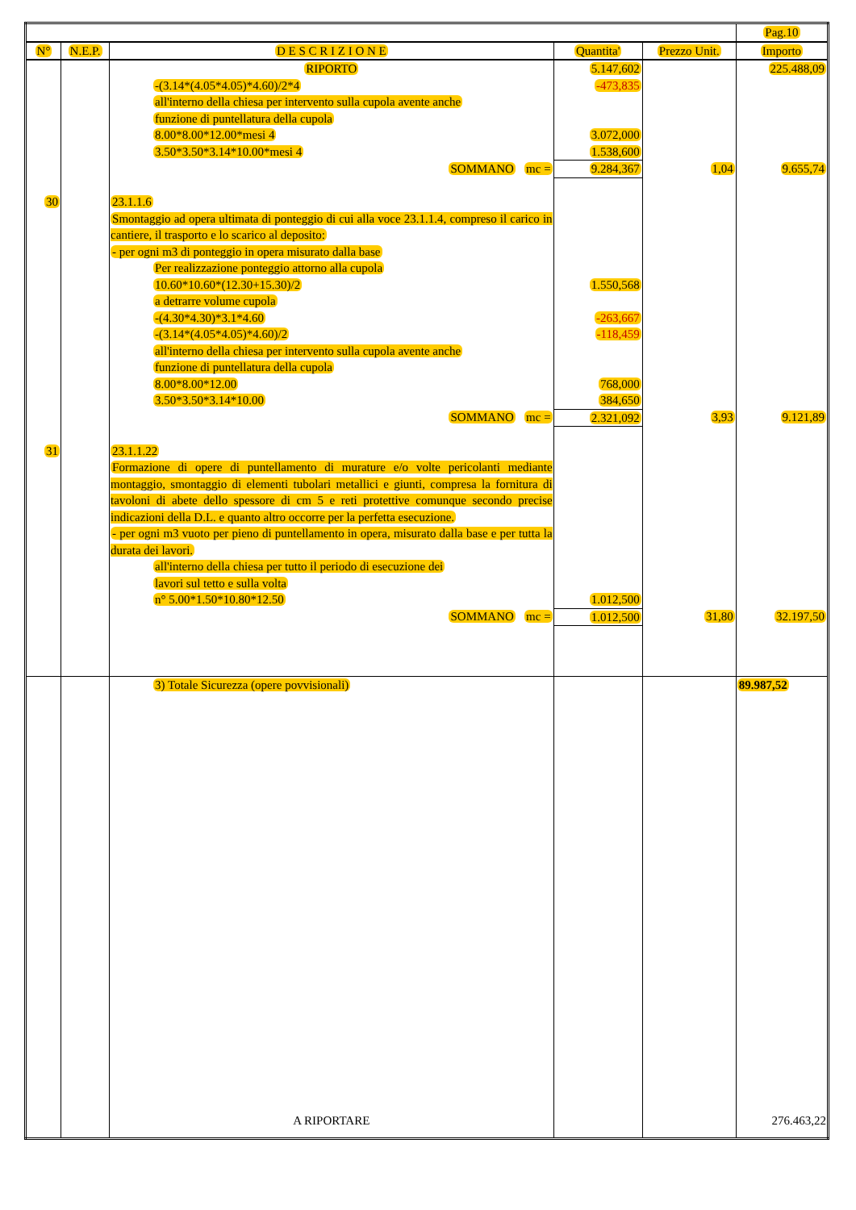| | | | | | Pag.10 |
| N° | N.E.P. | D E S C R I Z I O N E | Quantita' | Prezzo Unit. | Importo |
| | | RIPORTO | 5.147,602 | | 225.488,09 |
| | | -(3.14*(4.05*4.05)*4.60)/2*4 | -473,835 | | |
| | | all'interno della chiesa per intervento sulla cupola avente anche | | | |
| | | funzione di puntellatura della cupola | | | |
| | | 8.00*8.00*12.00*mesi 4 | 3.072,000 | | |
| | | 3.50*3.50*3.14*10.00*mesi 4 | 1.538,600 | | |
| | | SOMMANO mc = | 9.284,367 | 1,04 | 9.655,74 |
| 30 | | 23.1.1.6 | | | |
| | | Smontaggio ad opera ultimata di ponteggio di cui alla voce 23.1.1.4, compreso il carico in cantiere, il trasporto e lo scarico al deposito: - per ogni m3 di ponteggio in opera misurato dalla base | | | |
| | | Per realizzazione ponteggio attorno alla cupola | | | |
| | | 10.60*10.60*(12.30+15.30)/2 | 1.550,568 | | |
| | | a detrarre volume cupola | | | |
| | | -(4.30*4.30)*3.1*4.60 | -263,667 | | |
| | | -(3.14*(4.05*4.05)*4.60)/2 | -118,459 | | |
| | | all'interno della chiesa per intervento sulla cupola avente anche | | | |
| | | funzione di puntellatura della cupola | | | |
| | | 8.00*8.00*12.00 | 768,000 | | |
| | | 3.50*3.50*3.14*10.00 | 384,650 | | |
| | | SOMMANO mc = | 2.321,092 | 3,93 | 9.121,89 |
| 31 | | 23.1.1.22 | | | |
| | | Formazione di opere di puntellamento di murature e/o volte pericolanti mediante montaggio, smontaggio di elementi tubolari metallici e giunti, compresa la fornitura di tavoloni di abete dello spessore di cm 5 e reti protettive comunque secondo precise indicazioni della D.L. e quanto altro occorre per la perfetta esecuzione. - per ogni m3 vuoto per pieno di puntellamento in opera, misurato dalla base e per tutta la durata dei lavori. | | | |
| | | all'interno della chiesa per tutto il periodo di esecuzione dei | | | |
| | | lavori sul tetto e sulla volta | | | |
| | | n° 5.00*1.50*10.80*12.50 | 1.012,500 | | |
| | | SOMMANO mc = | 1.012,500 | 31,80 | 32.197,50 |
| | | 3) Totale Sicurezza (opere povvisionali) | | | 89.987,52 |
| | | A RIPORTARE | | | 276.463,22 |